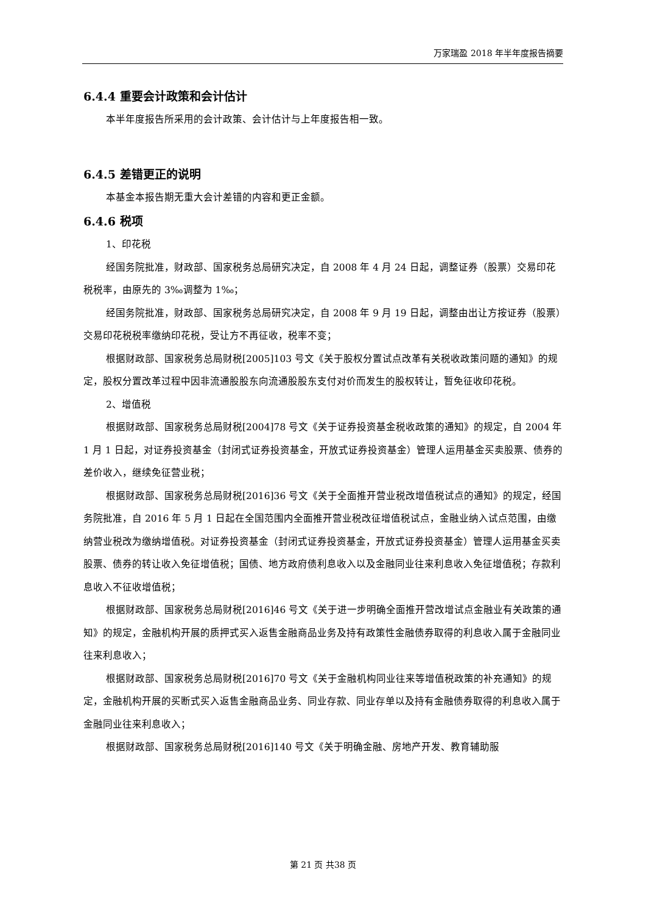万家瑞盈 2018 年半年度报告摘要
6.4.4 重要会计政策和会计估计
本半年度报告所采用的会计政策、会计估计与上年度报告相一致。
6.4.5 差错更正的说明
本基金本报告期无重大会计差错的内容和更正金额。
6.4.6 税项
1、印花税
经国务院批准，财政部、国家税务总局研究决定，自 2008 年 4 月 24 日起，调整证券（股票）交易印花税税率，由原先的 3‰调整为 1‰；
经国务院批准，财政部、国家税务总局研究决定，自 2008 年 9 月 19 日起，调整由出让方按证券（股票）交易印花税税率缴纳印花税，受让方不再征收，税率不变；
根据财政部、国家税务总局财税[2005]103 号文《关于股权分置试点改革有关税收政策问题的通知》的规定，股权分置改革过程中因非流通股股东向流通股股东支付对价而发生的股权转让，暂免征收印花税。
2、增值税
根据财政部、国家税务总局财税[2004]78 号文《关于证券投资基金税收政策的通知》的规定，自 2004 年 1 月 1 日起，对证券投资基金（封闭式证券投资基金，开放式证券投资基金）管理人运用基金买卖股票、债券的差价收入，继续免征营业税；
根据财政部、国家税务总局财税[2016]36 号文《关于全面推开营业税改增值税试点的通知》的规定，经国务院批准，自 2016 年 5 月 1 日起在全国范围内全面推开营业税改征增值税试点，金融业纳入试点范围，由缴纳营业税改为缴纳增值税。对证券投资基金（封闭式证券投资基金，开放式证券投资基金）管理人运用基金买卖股票、债券的转让收入免征增值税；国债、地方政府债利息收入以及金融同业往来利息收入免征增值税；存款利息收入不征收增值税；
根据财政部、国家税务总局财税[2016]46 号文《关于进一步明确全面推开营改增试点金融业有关政策的通知》的规定，金融机构开展的质押式买入返售金融商品业务及持有政策性金融债券取得的利息收入属于金融同业往来利息收入；
根据财政部、国家税务总局财税[2016]70 号文《关于金融机构同业往来等增值税政策的补充通知》的规定，金融机构开展的买断式买入返售金融商品业务、同业存款、同业存单以及持有金融债券取得的利息收入属于金融同业往来利息收入；
根据财政部、国家税务总局财税[2016]140 号文《关于明确金融、房地产开发、教育辅助服
第 21 页 共38 页